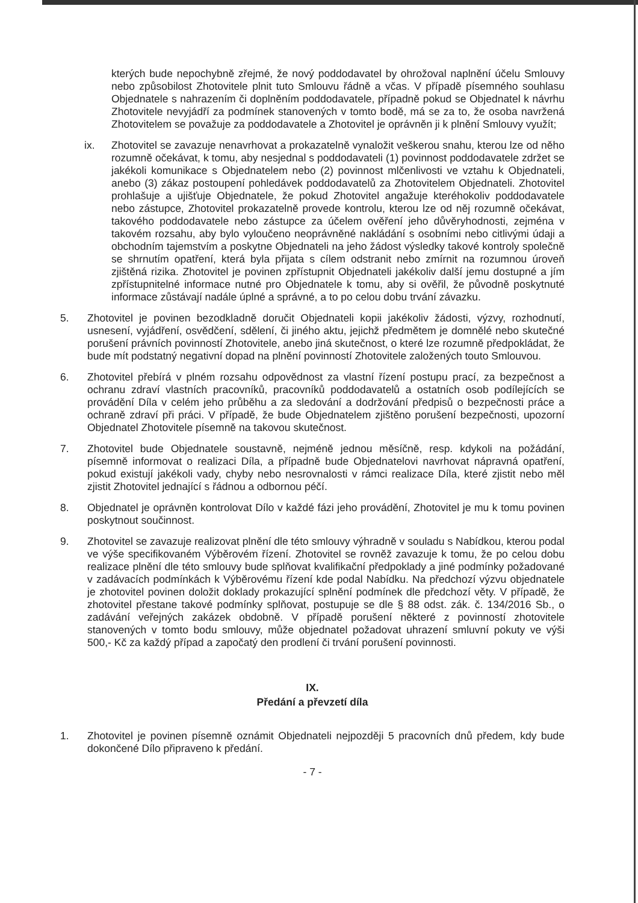kterých bude nepochybně zřejmé, že nový poddodavatel by ohrožoval naplnění účelu Smlouvy nebo způsobilost Zhotovitele plnit tuto Smlouvu řádně a včas. V případě písemného souhlasu Objednatele s nahrazením či doplněním poddodavatele, případně pokud se Objednatel k návrhu Zhotovitele nevyjádří za podmínek stanovených v tomto bodě, má se za to, že osoba navržená Zhotovitelem se považuje za poddodavatele a Zhotovitel je oprávněn ji k plnění Smlouvy využít;
ix. Zhotovitel se zavazuje nenavrhovat a prokazatelně vynaložit veškerou snahu, kterou lze od něho rozumně očekávat, k tomu, aby nesjednal s poddodavateli (1) povinnost poddodavatele zdržet se jakékoli komunikace s Objednatelem nebo (2) povinnost mlčenlivosti ve vztahu k Objednateli, anebo (3) zákaz postoupení pohledávek poddodavatelů za Zhotovitelem Objednateli. Zhotovitel prohlašuje a ujišťuje Objednatele, že pokud Zhotovitel angažuje kteréhokoliv poddodavatele nebo zástupce, Zhotovitel prokazatelně provede kontrolu, kterou lze od něj rozumně očekávat, takového poddodavatele nebo zástupce za účelem ověření jeho důvěryhodnosti, zejména v takovém rozsahu, aby bylo vyloučeno neoprávněné nakládání s osobními nebo citlivými údaji a obchodním tajemstvím a poskytne Objednateli na jeho žádost výsledky takové kontroly společně se shrnutím opatření, která byla přijata s cílem odstranit nebo zmírnit na rozumnou úroveň zjištěná rizika. Zhotovitel je povinen zpřístupnit Objednateli jakékoliv další jemu dostupné a jím zpřístupnitelné informace nutné pro Objednatele k tomu, aby si ověřil, že původně poskytnuté informace zůstávají nadále úplné a správné, a to po celou dobu trvání závazku.
5. Zhotovitel je povinen bezodkladně doručit Objednateli kopii jakékoliv žádosti, výzvy, rozhodnutí, usnesení, vyjádření, osvědčení, sdělení, či jiného aktu, jejichž předmětem je domnělé nebo skutečné porušení právních povinností Zhotovitele, anebo jiná skutečnost, o které lze rozumně předpokládat, že bude mít podstatný negativní dopad na plnění povinností Zhotovitele založených touto Smlouvou.
6. Zhotovitel přebírá v plném rozsahu odpovědnost za vlastní řízení postupu prací, za bezpečnost a ochranu zdraví vlastních pracovníků, pracovníků poddodavatelů a ostatních osob podílejících se provádění Díla v celém jeho průběhu a za sledování a dodržování předpisů o bezpečnosti práce a ochraně zdraví při práci. V případě, že bude Objednatelem zjištěno porušení bezpečnosti, upozorní Objednatel Zhotovitele písemně na takovou skutečnost.
7. Zhotovitel bude Objednatele soustavně, nejméně jednou měsíčně, resp. kdykoli na požádání, písemně informovat o realizaci Díla, a případně bude Objednatelovi navrhovat nápravná opatření, pokud existují jakékoli vady, chyby nebo nesrovnalosti v rámci realizace Díla, které zjistit nebo měl zjistit Zhotovitel jednající s řádnou a odbornou péčí.
8. Objednatel je oprávněn kontrolovat Dílo v každé fázi jeho provádění, Zhotovitel je mu k tomu povinen poskytnout součinnost.
9. Zhotovitel se zavazuje realizovat plnění dle této smlouvy výhradně v souladu s Nabídkou, kterou podal ve výše specifikovaném Výběrovém řízení. Zhotovitel se rovněž zavazuje k tomu, že po celou dobu realizace plnění dle této smlouvy bude splňovat kvalifikační předpoklady a jiné podmínky požadované v zadávacích podmínkách k Výběrovému řízení kde podal Nabídku. Na předchozí výzvu objednatele je zhotovitel povinen doložit doklady prokazující splnění podmínek dle předchozí věty. V případě, že zhotovitel přestane takové podmínky splňovat, postupuje se dle § 88 odst. zák. č. 134/2016 Sb., o zadávání veřejných zakázek obdobně. V případě porušení některé z povinností zhotovitele stanovených v tomto bodu smlouvy, může objednatel požadovat uhrazení smluvní pokuty ve výši 500,- Kč za každý případ a započatý den prodlení či trvání porušení povinnosti.
IX.
Předání a převzetí díla
1. Zhotovitel je povinen písemně oznámit Objednateli nejpozději 5 pracovních dnů předem, kdy bude dokončené Dílo připraveno k předání.
- 7 -